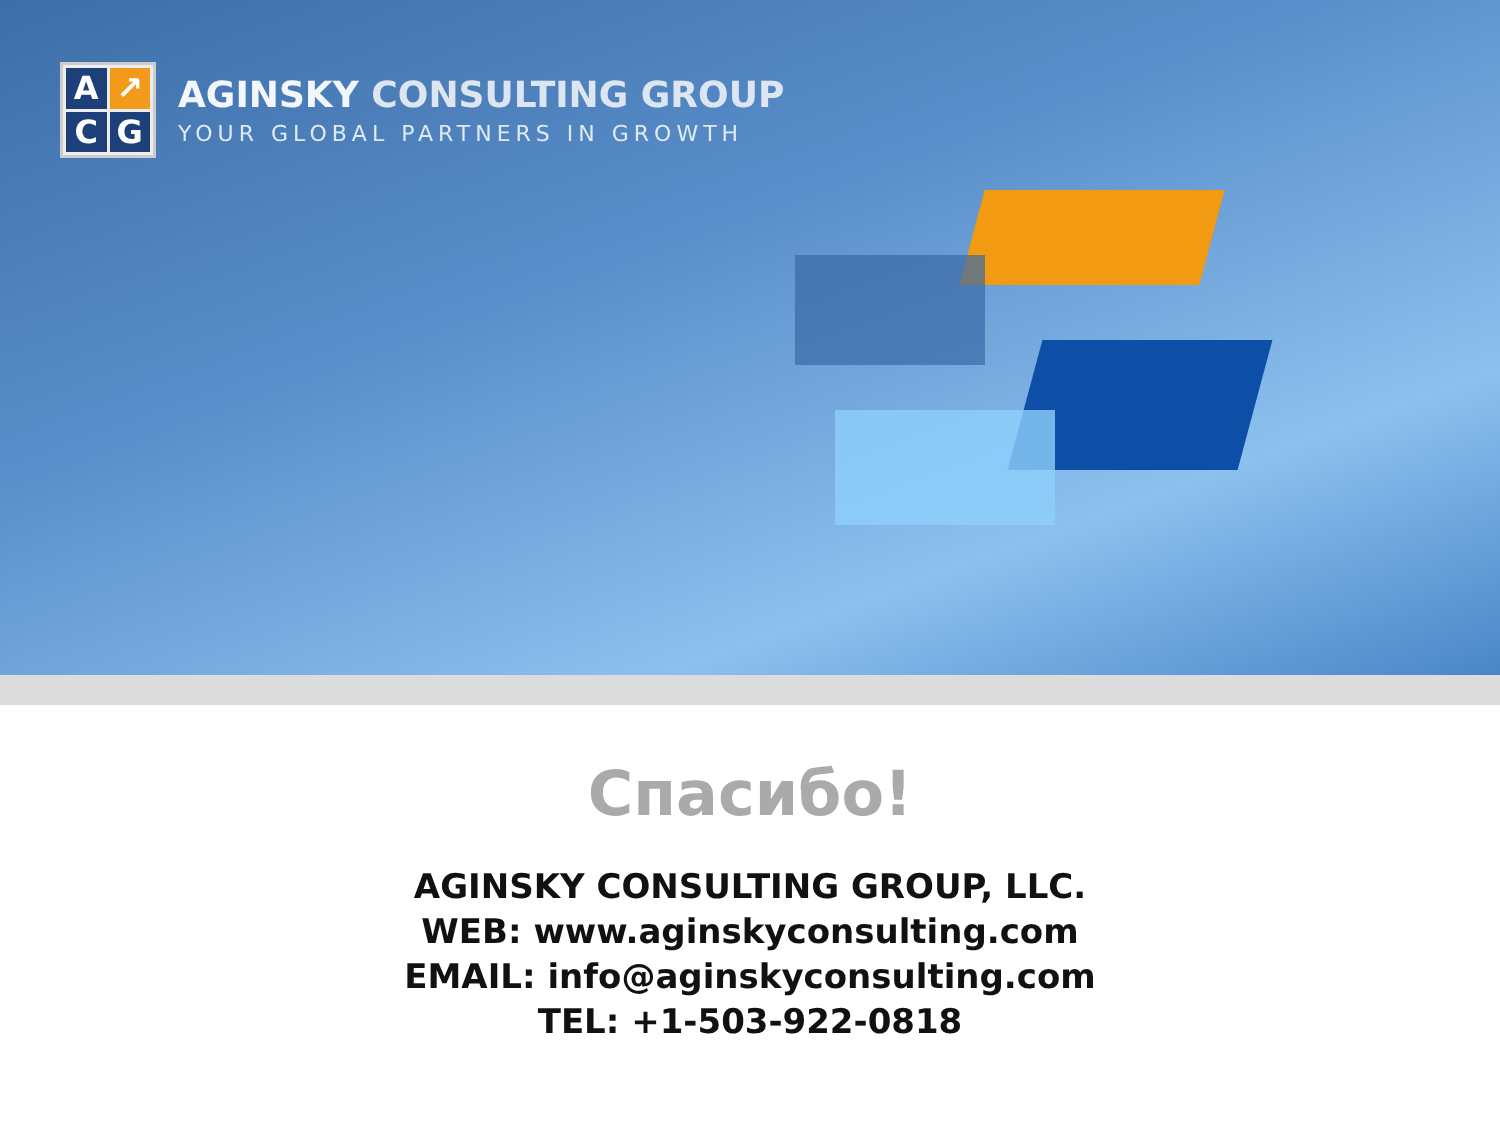A
↗
C
G
AGINSKY CONSULTING GROUP
YOUR GLOBAL PARTNERS IN GROWTH
Спасибо!
AGINSKY CONSULTING GROUP, LLC.
WEB: www.aginskyconsulting.com
EMAIL: info@aginskyconsulting.com
TEL: +1-503-922-0818